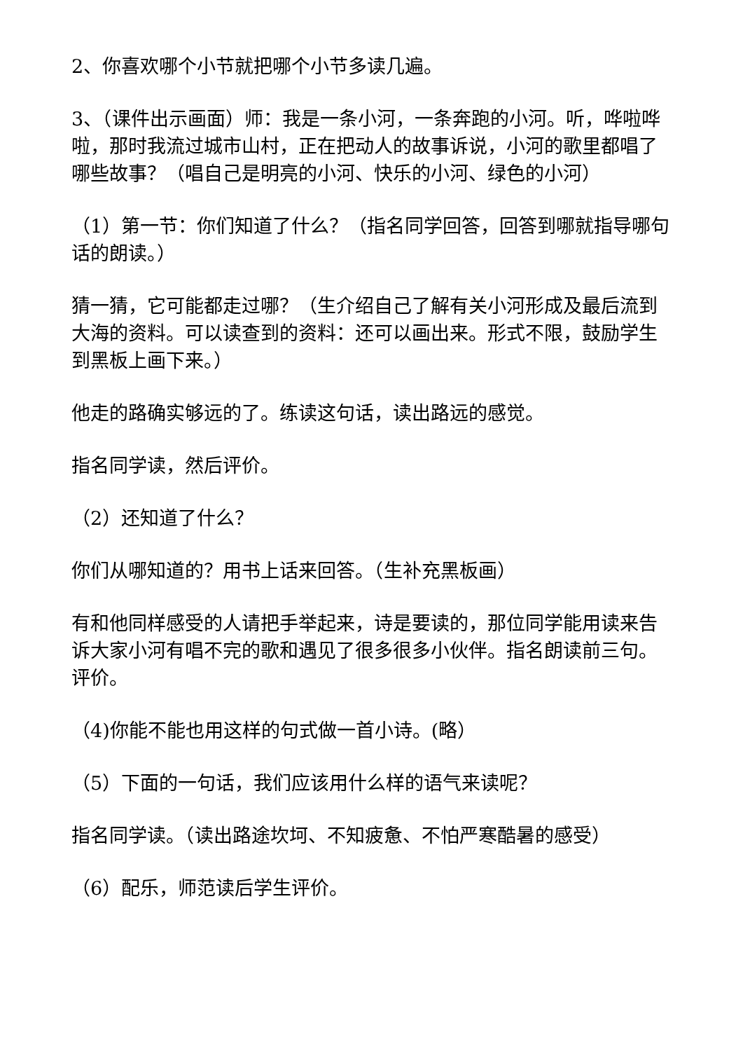2、你喜欢哪个小节就把哪个小节多读几遍。
3、（课件出示画面）师：我是一条小河，一条奔跑的小河。听，哗啦哗啦，那时我流过城市山村，正在把动人的故事诉说，小河的歌里都唱了哪些故事？（唱自己是明亮的小河、快乐的小河、绿色的小河）
（1）第一节：你们知道了什么？（指名同学回答，回答到哪就指导哪句话的朗读。）
猜一猜，它可能都走过哪？（生介绍自己了解有关小河形成及最后流到大海的资料。可以读查到的资料：还可以画出来。形式不限，鼓励学生到黑板上画下来。）
他走的路确实够远的了。练读这句话，读出路远的感觉。
指名同学读，然后评价。
（2）还知道了什么？
你们从哪知道的？用书上话来回答。（生补充黑板画）
有和他同样感受的人请把手举起来，诗是要读的，那位同学能用读来告诉大家小河有唱不完的歌和遇见了很多很多小伙伴。指名朗读前三句。评价。
（4)你能不能也用这样的句式做一首小诗。(略）
（5）下面的一句话，我们应该用什么样的语气来读呢？
指名同学读。（读出路途坎坷、不知疲惫、不怕严寒酷暑的感受）
（6）配乐，师范读后学生评价。